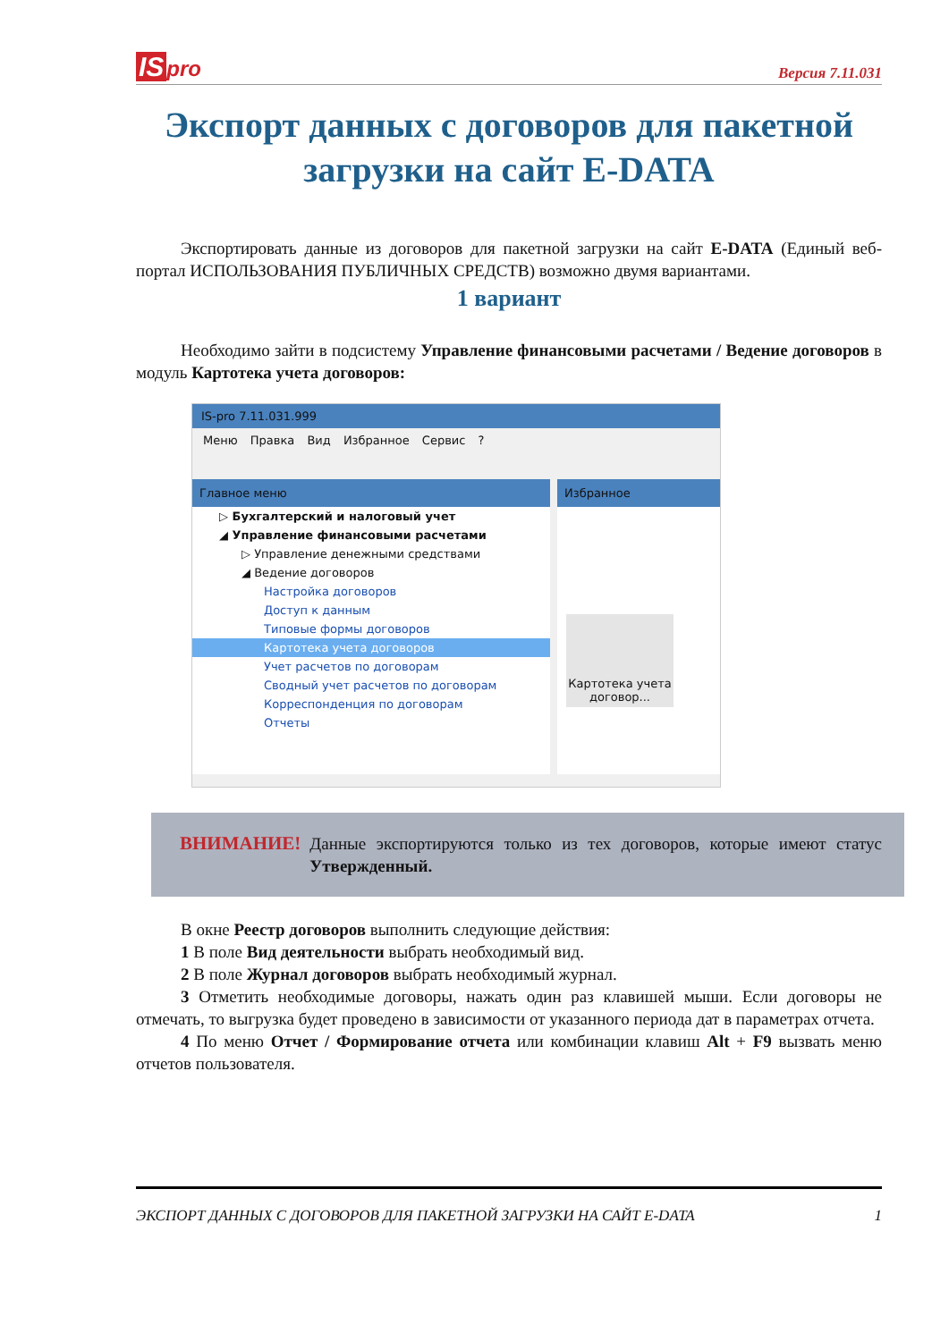IS pro
Версия 7.11.031
Экспорт данных с договоров для пакетной загрузки на сайт E-DATA
Экспортировать данные из договоров для пакетной загрузки на сайт E-DATA (Единый веб-портал ИСПОЛЬЗОВАНИЯ ПУБЛИЧНЫХ СРЕДСТВ) возможно двумя вариантами.
1 вариант
Необходимо зайти в подсистему Управление финансовыми расчетами / Ведение договоров в модуль Картотека учета договоров:
IS-pro 7.11.031.999
Меню Правка Вид Избранное Сервис ?
Главное меню
▷ Бухгалтерский и налоговый учет
◢ Управление финансовыми расчетами
▷ Управление денежными средствами
◢ Ведение договоров
Настройка договоров
Доступ к данным
Типовые формы договоров
Картотека учета договоров
Учет расчетов по договорам
Сводный учет расчетов по договорам
Корреспонденция по договорам
Отчеты
Избранное
Картотека учета договор...
ВНИМАНИЕ!
Данные экспортируются только из тех договоров, которые имеют статус Утвержденный.
В окне Реестр договоров выполнить следующие действия:
1 В поле Вид деятельности выбрать необходимый вид.
2 В поле Журнал договоров выбрать необходимый журнал.
3 Отметить необходимые договоры, нажать один раз клавишей мыши. Если договоры не отмечать, то выгрузка будет проведено в зависимости от указанного периода дат в параметрах отчета.
4 По меню Отчет / Формирование отчета или комбинации клавиш Alt + F9 вызвать меню отчетов пользователя.
ЭКСПОРТ ДАННЫХ С ДОГОВОРОВ ДЛЯ ПАКЕТНОЙ ЗАГРУЗКИ НА САЙТ E-DATA 1